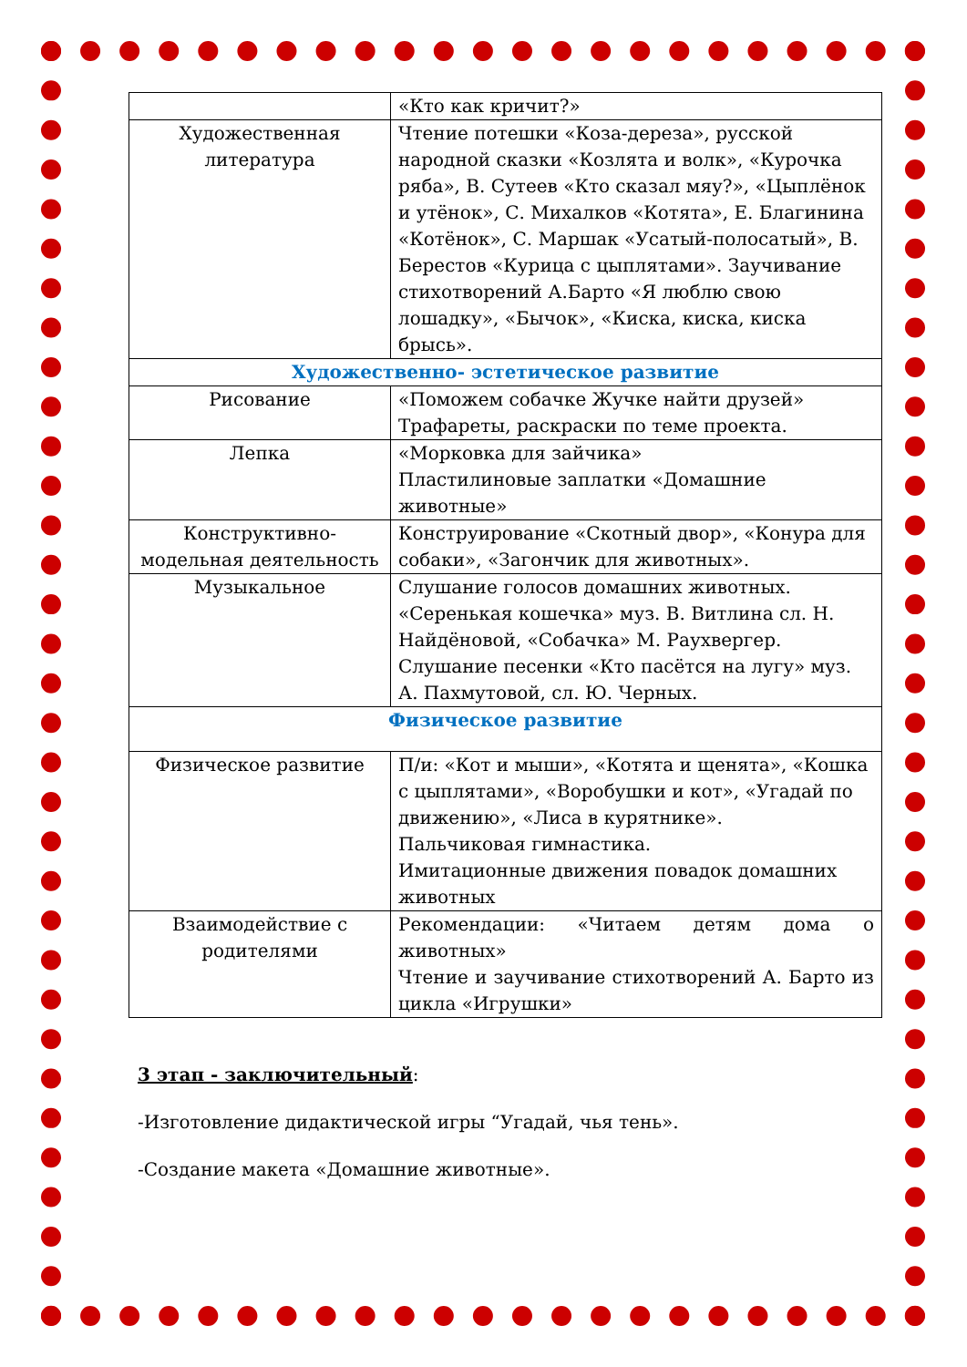| | «Кто как кричит?» |
| Художественная литература | Чтение потешки «Коза-дереза», русской народной сказки «Козлята и волк», «Курочка ряба», В. Сутеев «Кто сказал мяу?», «Цыплёнок и утёнок», С. Михалков «Котята», Е. Благинина «Котёнок», С. Маршак «Усатый-полосатый», В. Берестов «Курица с цыплятами». Заучивание стихотворений А.Барто «Я люблю свою лошадку», «Бычок», «Киска, киска, киска брысь». |
| Художественно- эстетическое развитие | |
| Рисование | «Поможем собачке Жучке найти друзей» Трафареты, раскраски по теме проекта. |
| Лепка | «Морковка для зайчика» Пластилиновые заплатки «Домашние животные» |
| Конструктивно-модельная деятельность | Конструирование «Скотный двор», «Конура для собаки», «Загончик для животных». |
| Музыкальное | Слушание голосов домашних животных. «Серенькая кошечка» муз. В. Витлина сл. Н. Найдёновой, «Собачка» М. Раухвергер. Слушание песенки «Кто пасётся на лугу» муз. А. Пахмутовой, сл. Ю. Черных. |
| Физическое развитие | |
| Физическое развитие | П/и: «Кот и мыши», «Котята и щенята», «Кошка с цыплятами», «Воробушки и кот», «Угадай по движению», «Лиса в курятнике». Пальчиковая гимнастика. Имитационные движения повадок домашних животных |
| Взаимодействие с родителями | Рекомендации: «Читаем детям дома о животных» Чтение и заучивание стихотворений А. Барто из цикла «Игрушки» |
3 этап - заключительный:
-Изготовление дидактической игры “Угадай, чья тень».
-Создание макета «Домашние животные».